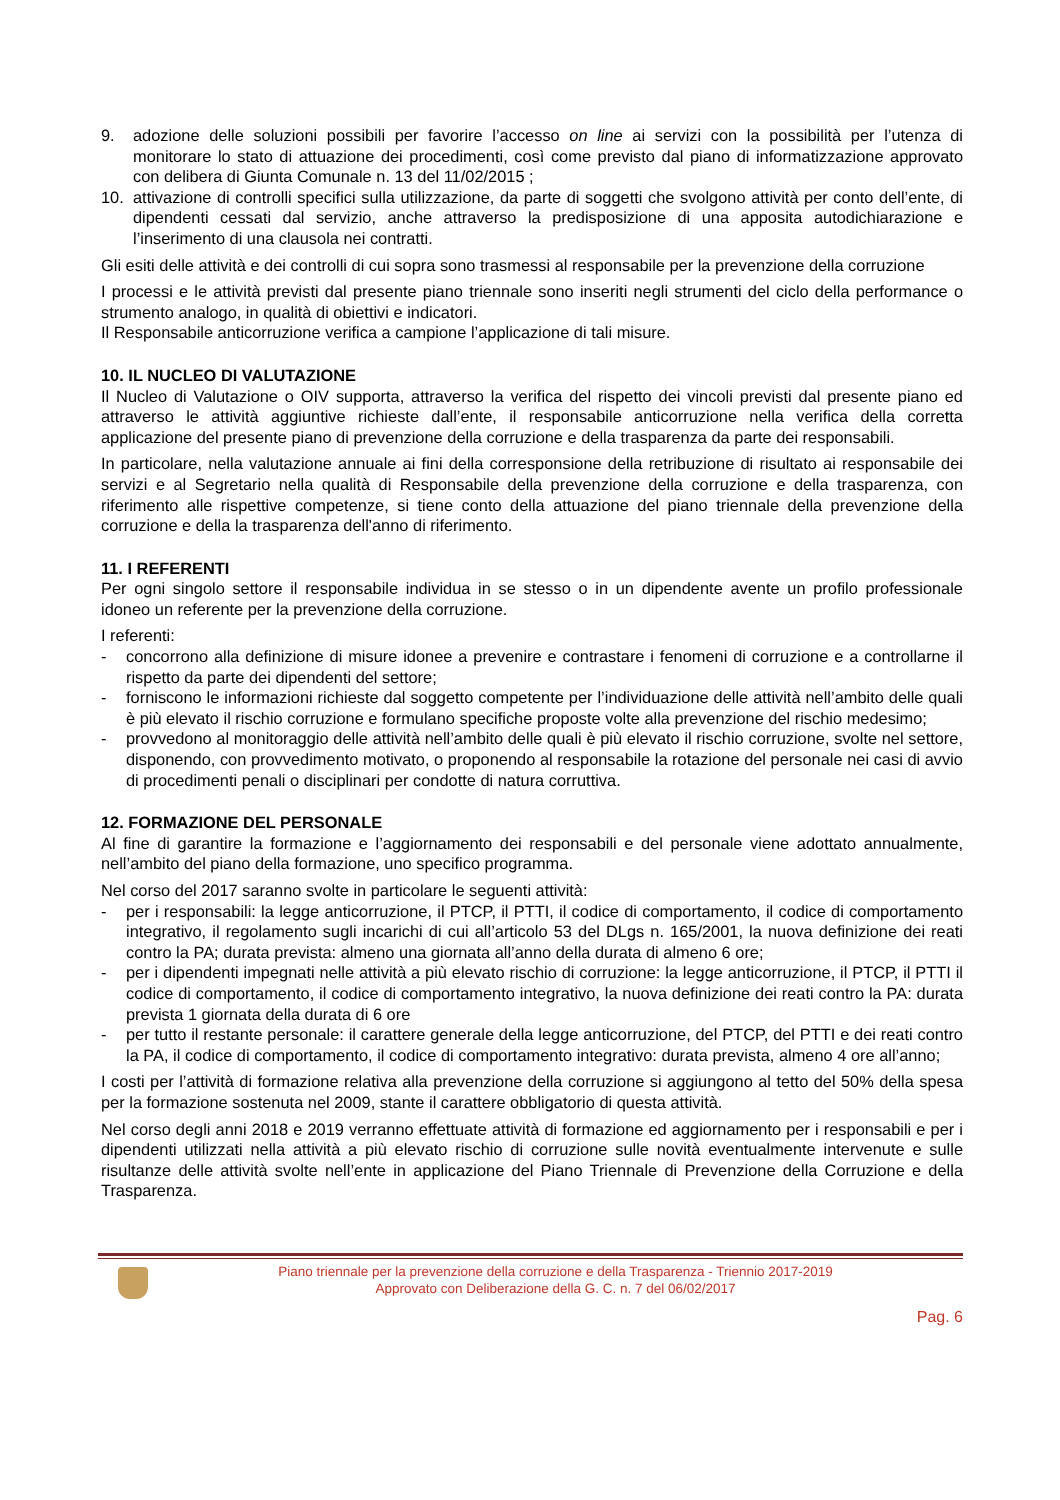9. adozione delle soluzioni possibili per favorire l’accesso on line ai servizi con la possibilità per l’utenza di monitorare lo stato di attuazione dei procedimenti, così come previsto dal piano di informatizzazione approvato con delibera di Giunta Comunale n. 13 del 11/02/2015 ;
10. attivazione di controlli specifici sulla utilizzazione, da parte di soggetti che svolgono attività per conto dell’ente, di dipendenti cessati dal servizio, anche attraverso la predisposizione di una apposita autodichiarazione e l’inserimento di una clausola nei contratti.
Gli esiti delle attività e dei controlli di cui sopra sono trasmessi al responsabile per la prevenzione della corruzione
I processi e le attività previsti dal presente piano triennale sono inseriti negli strumenti del ciclo della performance o strumento analogo, in qualità di obiettivi e indicatori.
Il Responsabile anticorruzione verifica a campione l’applicazione di tali misure.
10. IL NUCLEO DI VALUTAZIONE
Il Nucleo di Valutazione o OIV supporta, attraverso la verifica del rispetto dei vincoli previsti dal presente piano ed attraverso le attività aggiuntive richieste dall’ente, il responsabile anticorruzione nella verifica della corretta applicazione del presente piano di prevenzione della corruzione e della trasparenza da parte dei responsabili.
In particolare, nella valutazione annuale ai fini della corresponsione della retribuzione di risultato ai responsabile dei servizi e al Segretario nella qualità di Responsabile della prevenzione della corruzione e della trasparenza, con riferimento alle rispettive competenze, si tiene conto della attuazione del piano triennale della prevenzione della corruzione e della la trasparenza dell'anno di riferimento.
11. I REFERENTI
Per ogni singolo settore il responsabile individua in se stesso o in un dipendente avente un profilo professionale idoneo un referente per la prevenzione della corruzione.
I referenti:
- concorrono alla definizione di misure idonee a prevenire e contrastare i fenomeni di corruzione e a controllarne il rispetto da parte dei dipendenti del settore;
- forniscono le informazioni richieste dal soggetto competente per l’individuazione delle attività nell’ambito delle quali è più elevato il rischio corruzione e formulano specifiche proposte volte alla prevenzione del rischio medesimo;
- provvedono al monitoraggio delle attività nell’ambito delle quali è più elevato il rischio corruzione, svolte nel settore, disponendo, con provvedimento motivato, o proponendo al responsabile la rotazione del personale nei casi di avvio di procedimenti penali o disciplinari per condotte di natura corruttiva.
12. FORMAZIONE DEL PERSONALE
Al fine di garantire la formazione e l’aggiornamento dei responsabili e del personale viene adottato annualmente, nell’ambito del piano della formazione, uno specifico programma.
Nel corso del 2017 saranno svolte in particolare le seguenti attività:
- per i responsabili: la legge anticorruzione, il PTCP, il PTTI, il codice di comportamento, il codice di comportamento integrativo, il regolamento sugli incarichi di cui all’articolo 53 del DLgs n. 165/2001, la nuova definizione dei reati contro la PA; durata prevista: almeno una giornata all’anno della durata di almeno 6 ore;
- per i dipendenti impegnati nelle attività a più elevato rischio di corruzione: la legge anticorruzione, il PTCP, il PTTI il codice di comportamento, il codice di comportamento integrativo, la nuova definizione dei reati contro la PA: durata prevista 1 giornata della durata di 6 ore
- per tutto il restante personale: il carattere generale della legge anticorruzione, del PTCP, del PTTI e dei reati contro la PA, il codice di comportamento, il codice di comportamento integrativo: durata prevista, almeno 4 ore all’anno;
I costi per l’attività di formazione relativa alla prevenzione della corruzione si aggiungono al tetto del 50% della spesa per la formazione sostenuta nel 2009, stante il carattere obbligatorio di questa attività.
Nel corso degli anni 2018 e 2019 verranno effettuate attività di formazione ed aggiornamento per i responsabili e per i dipendenti utilizzati nella attività a più elevato rischio di corruzione sulle novità eventualmente intervenute e sulle risultanze delle attività svolte nell’ente in applicazione del Piano Triennale di Prevenzione della Corruzione e della Trasparenza.
Piano triennale per la prevenzione della corruzione e della Trasparenza - Triennio 2017-2019
Approvato con Deliberazione della G. C. n. 7 del 06/02/2017
Pag. 6